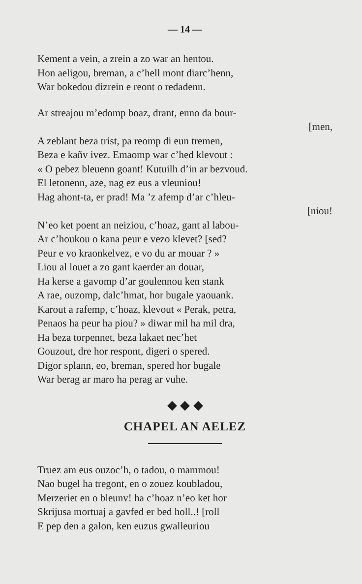— 14 —
Kement a vein, a zrein a zo war an hentou.
Hon aeligou, breman, a c’hell mont diarc’henn,
War bokedou dizrein e reont o redadenn.
Ar streajou m’edomp boaz, drant, enno da bour-
[men,
A zeblant beza trist, pa reomp di eun tremen,
Beza e kañv ivez. Emaomp war c’hed klevout :
« O pebez bleuenn goant! Kutuilh d’in ar bezvoud.
El letonenn, aze, nag ez eus a vleuniou!
Hag ahont-ta, er prad! Ma ’z afemp d’ar c’hleu-
[niou!
N’eo ket poent an neiziou, c’hoaz, gant al labou-
Ar c’houkou o kana peur e vezo klevet? [sed?
Peur e vo kraonkelvez, e vo du ar mouar ? »
Liou al louet a zo gant kaerder an douar,
Ha kerse a gavomp d’ar goulennou ken stank
A rae, ouzomp, dalc’hmat, hor bugale yaouank.
Karout a rafemp, c’hoaz, klevout « Perak, petra,
Penaos ha peur ha piou? » diwar mil ha mil dra,
Ha beza torpennet, beza lakaet nec’het
Gouzout, dre hor respont, digeri o spered.
Digor splann, eo, breman, spered hor bugale
War berag ar maro ha perag ar vuhe.
◆ ◆ ◆
CHAPEL AN AELEZ
Truez am eus ouzoc’h, o tadou, o mammou!
Nao bugel ha tregont, en o zouez koubladou,
Merzeriet en o bleunv! ha c’hoaz n’eo ket hor
Skrijusa mortuaj a gavfed er bed holl..! [roll
E pep den a galon, ken euzus gwalleuriou